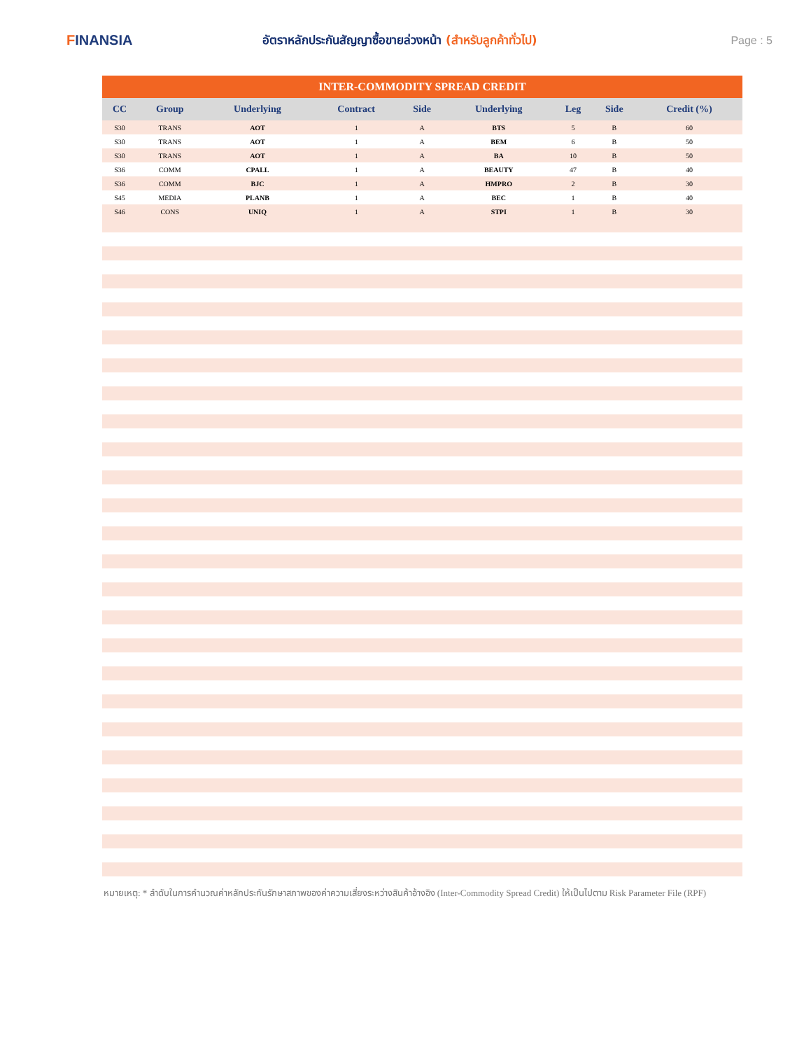FINANSIA
อัตราหลักประกันสัญญาซื้อขายล่วงหน้า (สำหรับลูกค้าทั่วไป)
Page : 5
| INTER-COMMODITY SPREAD CREDIT | | | | | | | | |
| CC | Group | Underlying | Contract | Side | Underlying | Leg | Side | Credit (%) |
| S30 | TRANS | AOT | 1 | A | BTS | 5 | B | 60 |
| S30 | TRANS | AOT | 1 | A | BEM | 6 | B | 50 |
| S30 | TRANS | AOT | 1 | A | BA | 10 | B | 50 |
| S36 | COMM | CPALL | 1 | A | BEAUTY | 47 | B | 40 |
| S36 | COMM | BJC | 1 | A | HMPRO | 2 | B | 30 |
| S45 | MEDIA | PLANB | 1 | A | BEC | 1 | B | 40 |
| S46 | CONS | UNIQ | 1 | A | STPI | 1 | B | 30 |
หมายเหตุ: * ลำดับในการคำนวณค่าหลักประกันรักษาสภาพของค่าความเสี่ยงระหว่างสินค้าอ้างอิง (Inter-Commodity Spread Credit) ให้เป็นไปตาม Risk Parameter File (RPF)